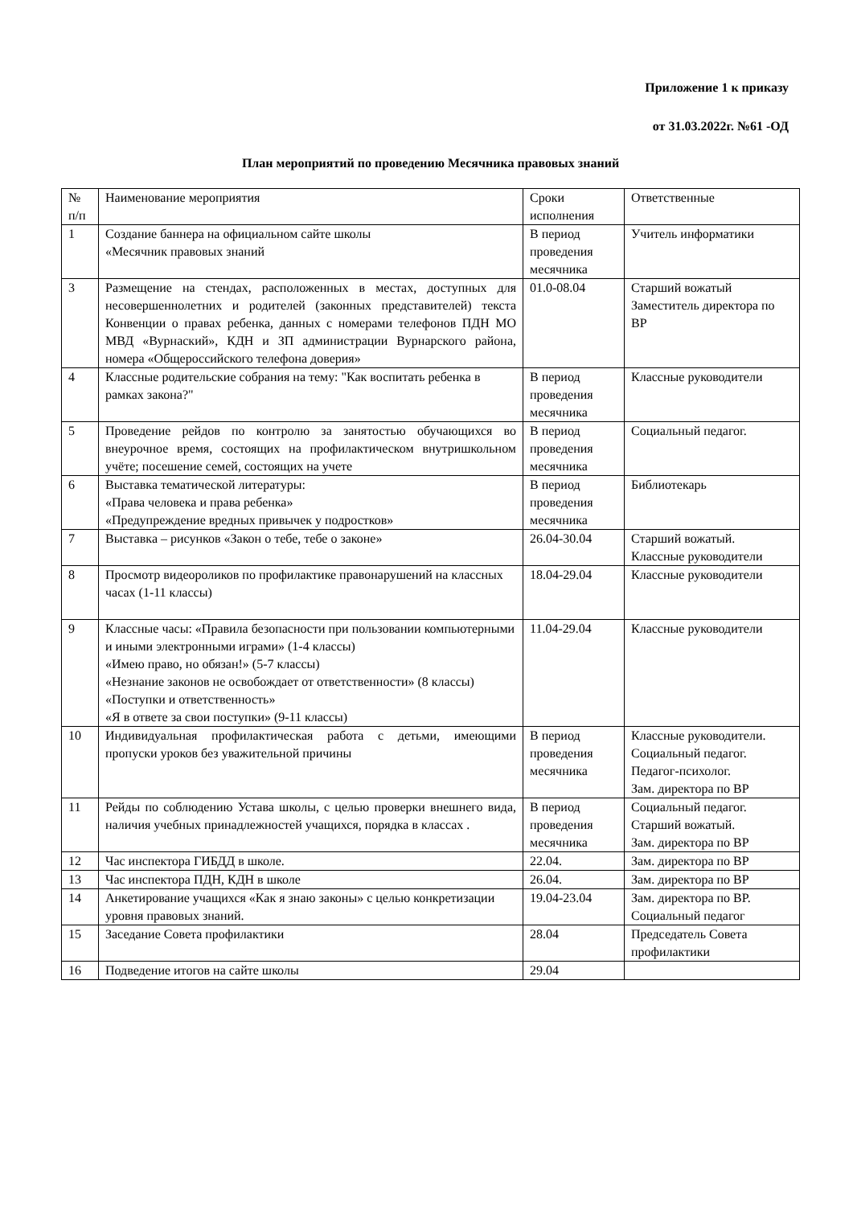Приложение 1 к приказу
от 31.03.2022г. №61 -ОД
План мероприятий по проведению Месячника правовых знаний
| № п/п | Наименование мероприятия | Сроки исполнения | Ответственные |
| 1 | Создание баннера на официальном сайте школы «Месячник правовых знаний | В период проведения месячника | Учитель информатики |
| 3 | Размещение на стендах, расположенных в местах, доступных для несовершеннолетних и родителей (законных представителей) текста Конвенции о правах ребенка, данных с номерами телефонов ПДН МО МВД «Вурнаский», КДН и ЗП администрации Вурнарского района, номера «Общероссийского телефона доверия» | 01.0-08.04 | Старший вожатый Заместитель директора по ВР |
| 4 | Классные родительские собрания на тему: "Как воспитать ребенка в рамках закона?" | В период проведения месячника | Классные руководители |
| 5 | Проведение рейдов по контролю за занятостью обучающихся во внеурочное время, состоящих на профилактическом внутришкольном учёте; посешение семей, состоящих на учете | В период проведения месячника | Социальный педагог. |
| 6 | Выставка тематической литературы: «Права человека и права ребенка» «Предупреждение вредных привычек у подростков» | В период проведения месячника | Библиотекарь |
| 7 | Выставка – рисунков «Закон о тебе, тебе о законе» | 26.04-30.04 | Старший вожатый. Классные руководители |
| 8 | Просмотр видеороликов по профилактике правонарушений на классных часах (1-11 классы) | 18.04-29.04 | Классные руководители |
| 9 | Классные часы: «Правила безопасности при пользовании компьютерными и иными электронными играми» (1-4 классы) «Имею право, но обязан!» (5-7 классы) «Незнание законов не освобождает от ответственности» (8 классы) «Поступки и ответственность» «Я в ответе за свои поступки» (9-11 классы) | 11.04-29.04 | Классные руководители |
| 10 | Индивидуальная профилактическая работа с детьми, имеющими пропуски уроков без уважительной причины | В период проведения месячника | Классные руководители. Социальный педагог. Педагог-психолог. Зам. директора по ВР |
| 11 | Рейды по соблюдению Устава школы, с целью проверки внешнего вида, наличия учебных принадлежностей учащихся, порядка в классах . | В период проведения месячника | Социальный педагог. Старший вожатый. Зам. директора по ВР |
| 12 | Час инспектора ГИБДД в школе. | 22.04. | Зам. директора по ВР |
| 13 | Час инспектора ПДН, КДН в школе | 26.04. | Зам. директора по ВР |
| 14 | Анкетирование учащихся «Как я знаю законы» с целью конкретизации уровня правовых знаний. | 19.04-23.04 | Зам. директора по ВР. Социальный педагог |
| 15 | Заседание Совета профилактики | 28.04 | Председатель Совета профилактики |
| 16 | Подведение итогов на сайте школы | 29.04 | |